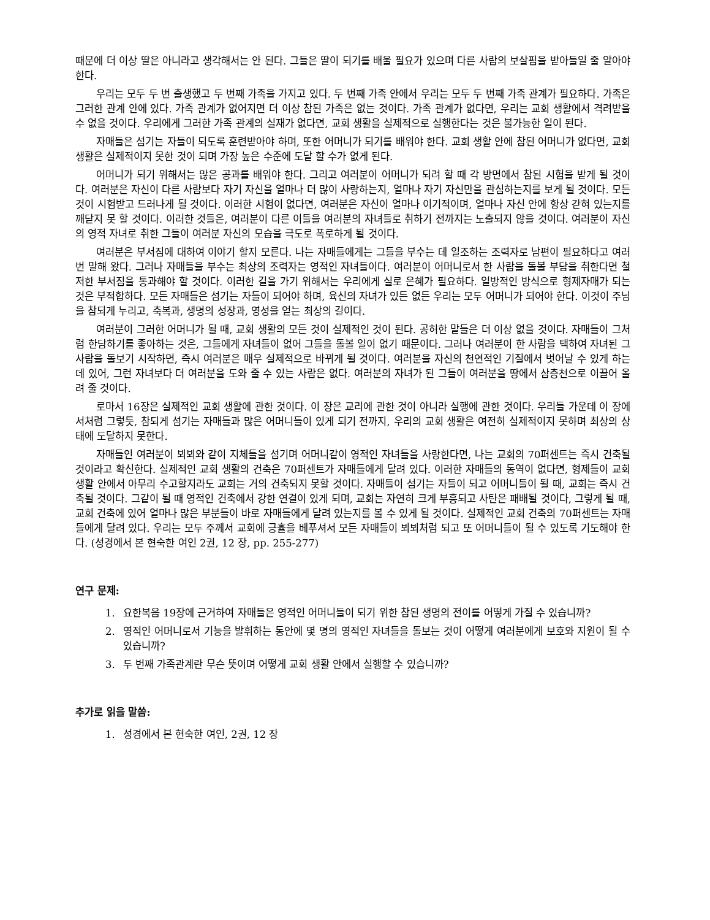때문에 더 이상 딸은 아니라고 생각해서는 안 된다. 그들은 딸이 되기를 배울 필요가 있으며 다른 사람의 보살핌을 받아들일 줄 알아야 한다.
우리는 모두 두 번 출생했고 두 번째 가족을 가지고 있다. 두 번째 가족 안에서 우리는 모두 두 번째 가족 관계가 필요하다. 가족은 그러한 관계 안에 있다. 가족 관계가 없어지면 더 이상 참된 가족은 없는 것이다. 가족 관계가 없다면, 우리는 교회 생활에서 격려받을 수 없을 것이다. 우리에게 그러한 가족 관계의 실재가 없다면, 교회 생활을 실제적으로 실행한다는 것은 불가능한 일이 된다.
자매들은 섬기는 자들이 되도록 훈련받아야 하며, 또한 어머니가 되기를 배워야 한다. 교회 생활 안에 참된 어머니가 없다면, 교회 생활은 실제적이지 못한 것이 되며 가장 높은 수준에 도달 할 수가 없게 된다.
어머니가 되기 위해서는 많은 공과를 배워야 한다. 그리고 여러분이 어머니가 되려 할 때 각 방면에서 참된 시험을 받게 될 것이다. 여러분은 자신이 다른 사람보다 자기 자신을 얼마나 더 많이 사랑하는지, 얼마나 자기 자신만을 관심하는지를 보게 될 것이다. 모든 것이 시험받고 드러나게 될 것이다. 이러한 시험이 없다면, 여러분은 자신이 얼마나 이기적이며, 얼마나 자신 안에 항상 갇혀 있는지를 깨닫지 못 할 것이다. 이러한 것들은, 여러분이 다른 이들을 여러분의 자녀들로 취하기 전까지는 노출되지 않을 것이다. 여러분이 자신의 영적 자녀로 취한 그들이 여러분 자신의 모습을 극도로 폭로하게 될 것이다.
여러분은 부서짐에 대하여 이야기 할지 모른다. 나는 자매들에게는 그들을 부수는 데 일조하는 조력자로 남편이 필요하다고 여러 번 말해 왔다. 그러나 자매들을 부수는 최상의 조력자는 영적인 자녀들이다. 여러분이 어머니로서 한 사람을 돌볼 부담을 취한다면 철저한 부서짐을 통과해야 할 것이다. 이러한 길을 가기 위해서는 우리에게 실로 은혜가 필요하다. 일방적인 방식으로 형제자매가 되는 것은 부적합하다. 모든 자매들은 섬기는 자들이 되어야 하며, 육신의 자녀가 있든 없든 우리는 모두 어머니가 되어야 한다. 이것이 주님을 참되게 누리고, 축복과, 생명의 성장과, 영성을 얻는 최상의 길이다.
여러분이 그러한 어머니가 될 때, 교회 생활의 모든 것이 실제적인 것이 된다. 공허한 말들은 더 이상 없을 것이다. 자매들이 그처럼 한담하기를 좋아하는 것은, 그들에게 자녀들이 없어 그들을 돌볼 일이 없기 때문이다. 그러나 여러분이 한 사람을 택하여 자녀된 그 사람을 돌보기 시작하면, 즉시 여러분은 매우 실제적으로 바뀌게 될 것이다. 여러분을 자신의 천연적인 기질에서 벗어날 수 있게 하는 데 있어, 그런 자녀보다 더 여러분을 도와 줄 수 있는 사람은 없다. 여러분의 자녀가 된 그들이 여러분을 땅에서 삼층천으로 이끌어 올려 줄 것이다.
로마서 16장은 실제적인 교회 생활에 관한 것이다. 이 장은 교리에 관한 것이 아니라 실행에 관한 것이다. 우리들 가운데 이 장에서처럼 그렇듯, 참되게 섬기는 자매들과 많은 어머니들이 있게 되기 전까지, 우리의 교회 생활은 여전히 실제적이지 못하며 최상의 상태에 도달하지 못한다.
자매들인 여러분이 뵈뵈와 같이 지체들을 섬기며 어머니같이 영적인 자녀들을 사랑한다면, 나는 교회의 70퍼센트는 즉시 건축될 것이라고 확신한다. 실제적인 교회 생활의 건축은 70퍼센트가 자매들에게 달려 있다. 이러한 자매들의 동역이 없다면, 형제들이 교회 생활 안에서 아무리 수고할지라도 교회는 거의 건축되지 못할 것이다. 자매들이 섬기는 자들이 되고 어머니들이 될 때, 교회는 즉시 건축될 것이다. 그같이 될 때 영적인 건축에서 강한 연결이 있게 되며, 교회는 자연히 크게 부흥되고 사탄은 패배될 것이다, 그렇게 될 때, 교회 건축에 있어 얼마나 많은 부분들이 바로 자매들에게 달려 있는지를 볼 수 있게 될 것이다. 실제적인 교회 건축의 70퍼센트는 자매들에게 달려 있다. 우리는 모두 주께서 교회에 긍휼을 베푸셔서 모든 자매들이 뵈뵈처럼 되고 또 어머니들이 될 수 있도록 기도해야 한다. (성경에서 본 현숙한 여인 2권, 12 장, pp. 255-277)
연구 문제:
1. 요한복음 19장에 근거하여 자매들은 영적인 어머니들이 되기 위한 참된 생명의 전이를 어떻게 가질 수 있습니까?
2. 영적인 어머니로서 기능을 발휘하는 동안에 몇 명의 영적인 자녀들을 돌보는 것이 어떻게 여러분에게 보호와 지원이 될 수 있습니까?
3. 두 번째 가족관계란 무슨 뜻이며 어떻게 교회 생활 안에서 실행할 수 있습니까?
추가로 읽을 말씀:
1. 성경에서 본 현숙한 여인, 2권, 12 장